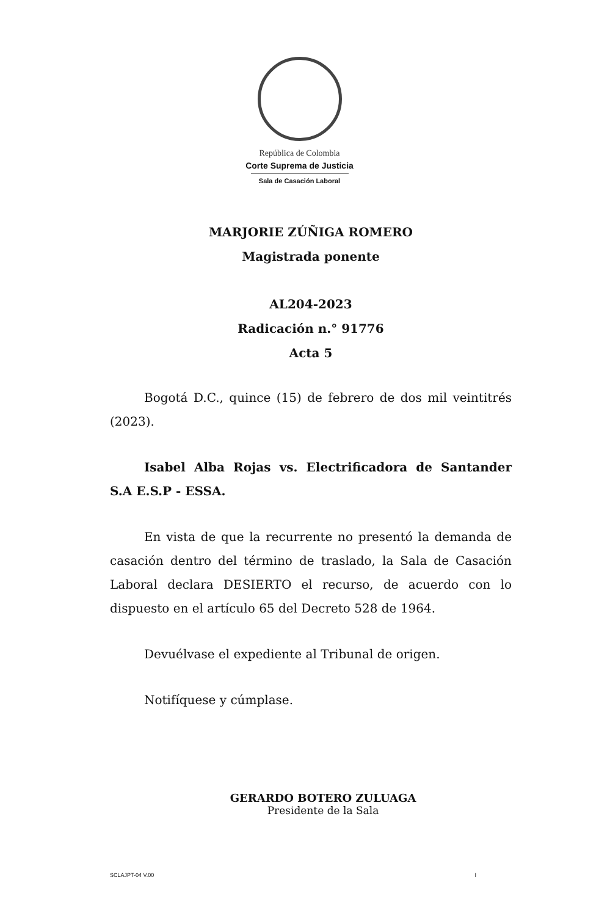República de Colombia
Corte Suprema de Justicia
Sala de Casación Laboral
MARJORIE ZÚÑIGA ROMERO
Magistrada ponente
AL204-2023
Radicación n.° 91776
Acta 5
Bogotá D.C., quince (15) de febrero de dos mil veintitrés (2023).
Isabel Alba Rojas vs. Electrificadora de Santander S.A E.S.P - ESSA.
En vista de que la recurrente no presentó la demanda de casación dentro del término de traslado, la Sala de Casación Laboral declara DESIERTO el recurso, de acuerdo con lo dispuesto en el artículo 65 del Decreto 528 de 1964.
Devuélvase el expediente al Tribunal de origen.
Notifíquese y cúmplase.
GERARDO BOTERO ZULUAGA
Presidente de la Sala
SCLAJPT-04 V.00 I